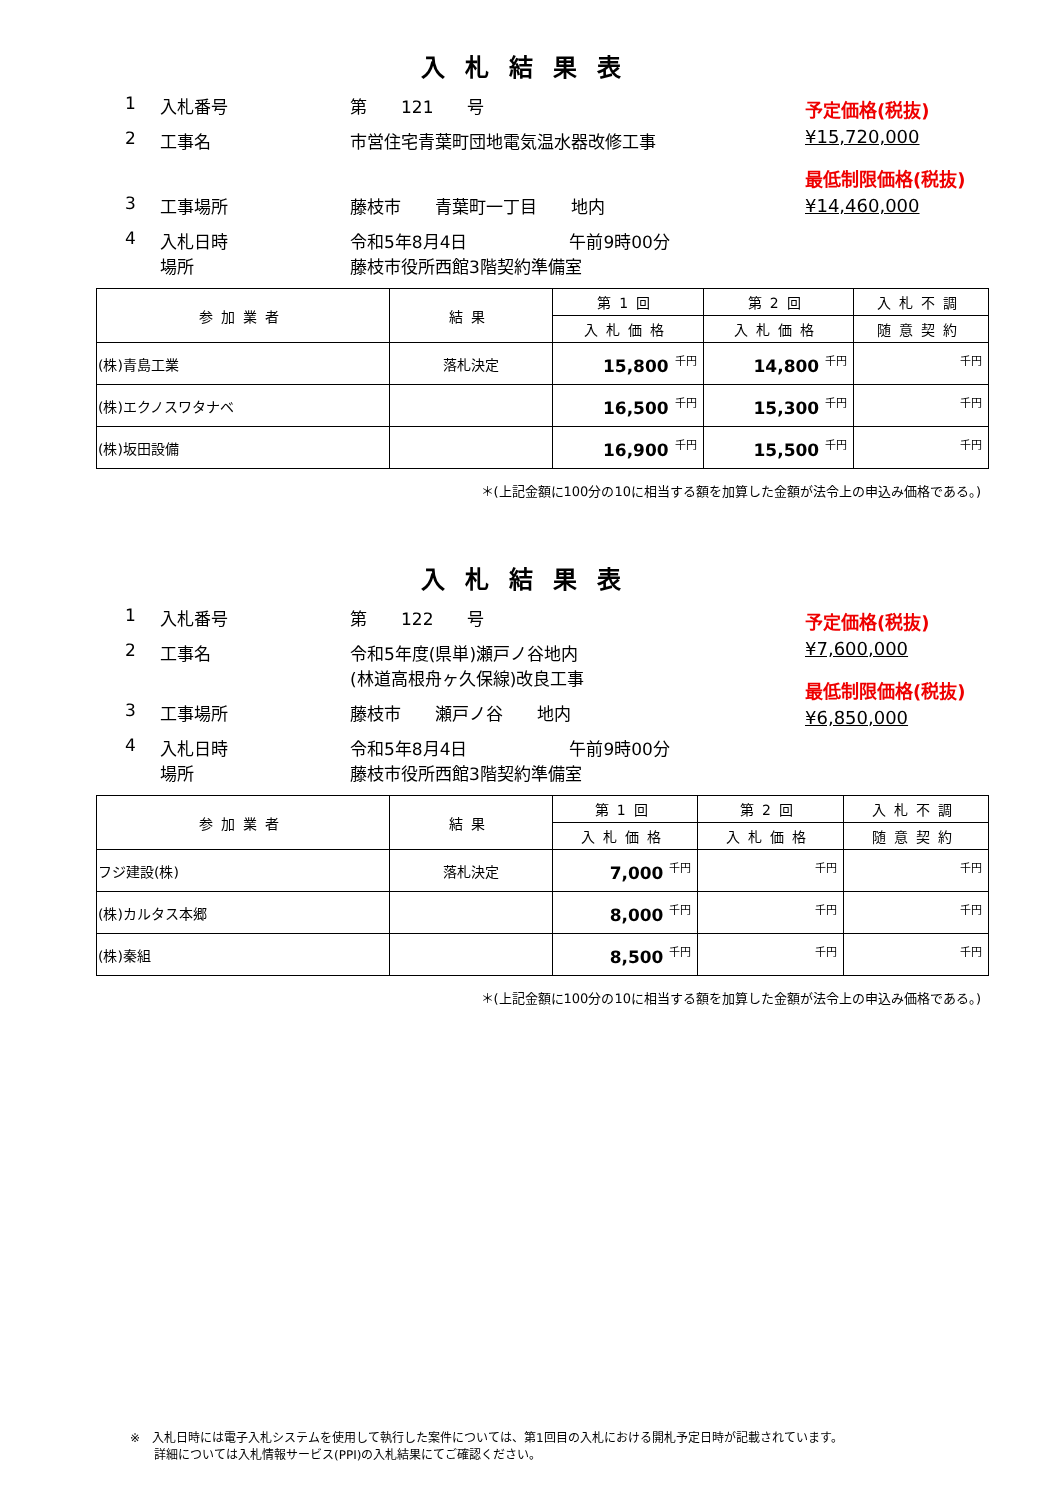入札結果表
1 入札番号 第　　121　　号
2 工事名 市営住宅青葉町団地電気温水器改修工事
3 工事場所 藤枝市　　青葉町一丁目　　地内
4 入札日時
場所 令和5年8月4日　　　　　　午前9時00分
藤枝市役所西館3階契約準備室
予定価格(税抜)
¥15,720,000
最低制限価格(税抜)
¥14,460,000
| 参加業者 | 結果 | 第1回 | 第2回 | 入札不調 |
| --- | --- | --- | --- | --- |
| | | 入札価格 | 入札価格 | 随意契約 |
| (株)青島工業 | 落札決定 | 15,800 <sup>千円</sup> | 14,800 <sup>千円</sup> | <sup>千円</sup> |
| (株)エクノスワタナベ | | 16,500 <sup>千円</sup> | 15,300 <sup>千円</sup> | <sup>千円</sup> |
| (株)坂田設備 | | 16,900 <sup>千円</sup> | 15,500 <sup>千円</sup> | <sup>千円</sup> |
＊(上記金額に100分の10に相当する額を加算した金額が法令上の申込み価格である。)
入札結果表
1 入札番号 第　　122　　号
2 工事名 令和5年度(県単)瀬戸ノ谷地内
(林道高根舟ヶ久保線)改良工事
3 工事場所 藤枝市　　瀬戸ノ谷　　地内
4 入札日時
場所 令和5年8月4日　　　　　　午前9時00分
藤枝市役所西館3階契約準備室
予定価格(税抜)
¥7,600,000
最低制限価格(税抜)
¥6,850,000
| 参加業者 | 結果 | 第1回 | 第2回 | 入札不調 |
| --- | --- | --- | --- | --- |
| | | 入札価格 | 入札価格 | 随意契約 |
| フジ建設(株) | 落札決定 | 7,000 <sup>千円</sup> | <sup>千円</sup> | <sup>千円</sup> |
| (株)カルタス本郷 | | 8,000 <sup>千円</sup> | <sup>千円</sup> | <sup>千円</sup> |
| (株)秦組 | | 8,500 <sup>千円</sup> | <sup>千円</sup> | <sup>千円</sup> |
＊(上記金額に100分の10に相当する額を加算した金額が法令上の申込み価格である。)
※　入札日時には電子入札システムを使用して執行した案件については、第1回目の入札における開札予定日時が記載されています。
　　詳細については入札情報サービス(PPI)の入札結果にてご確認ください。